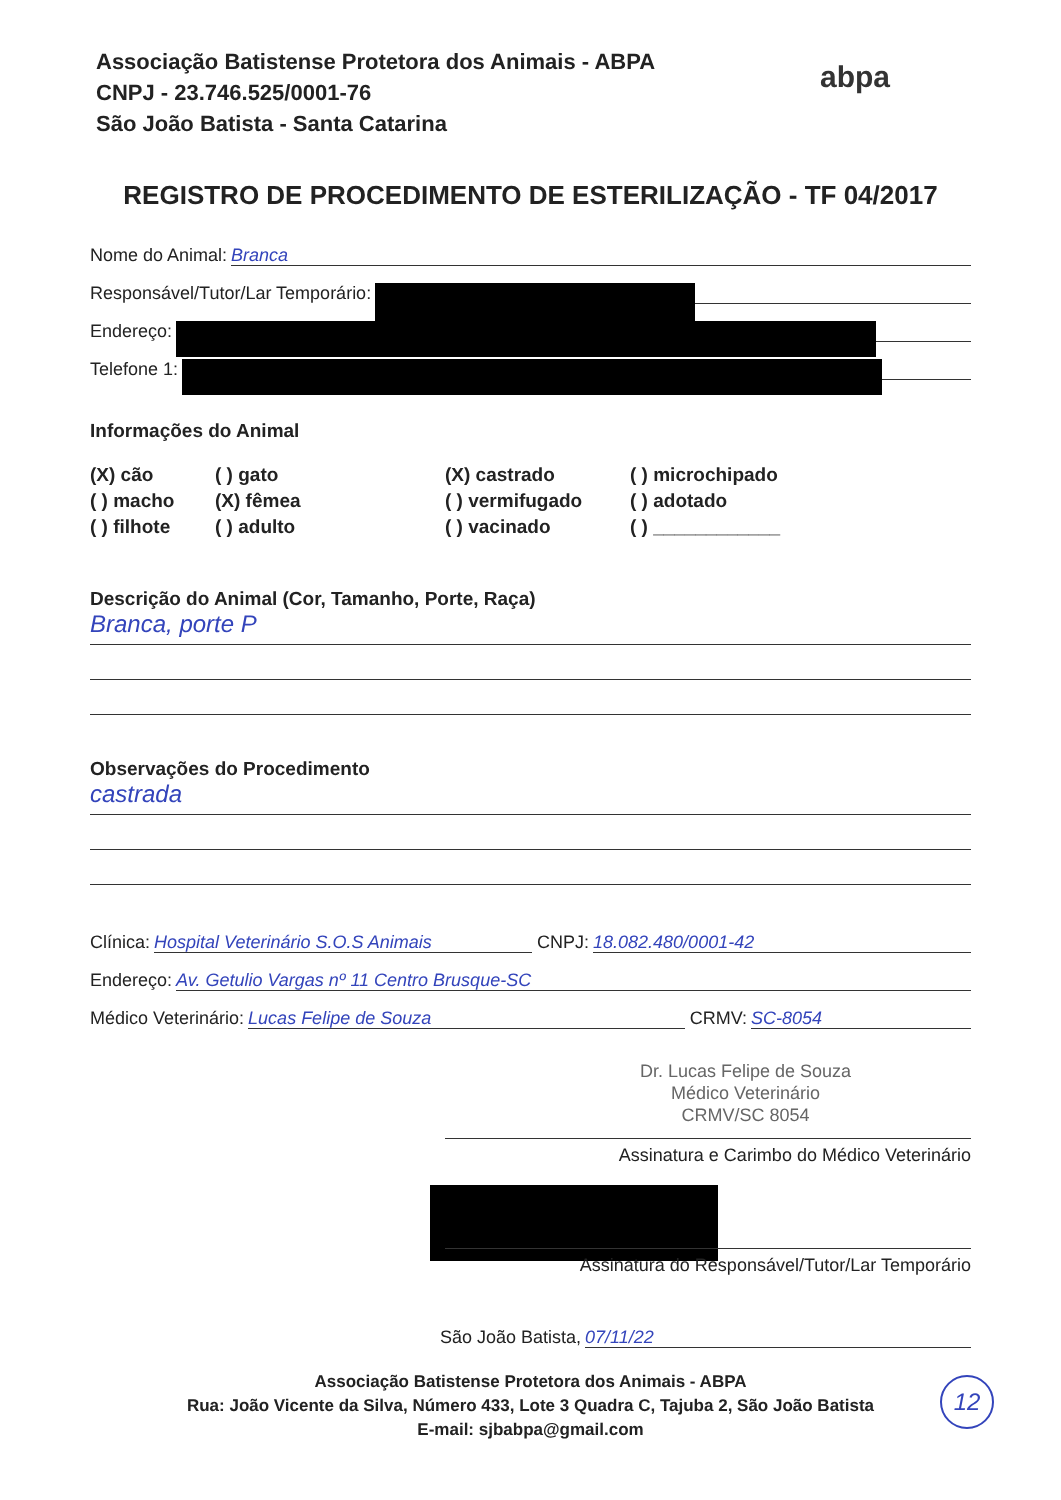Associação Batistense Protetora dos Animais - ABPA
CNPJ - 23.746.525/0001-76
São João Batista - Santa Catarina
abpa
REGISTRO DE PROCEDIMENTO DE ESTERILIZAÇÃO - TF 04/2017
Nome do Animal: Branca
Responsável/Tutor/Lar Temporário:
Endereço:
Telefone 1:
Informações do Animal
(X) cão
( ) gato
(X) castrado
( ) microchipado
( ) macho
(X) fêmea
( ) vermifugado
( ) adotado
( ) filhote
( ) adulto
( ) vacinado
( ) ____________
Descrição do Animal (Cor, Tamanho, Porte, Raça)
Branca, porte P
Observações do Procedimento
castrada
Clínica: Hospital Veterinário S.O.S Animais CNPJ: 18.082.480/0001-42
Endereço: Av. Getulio Vargas nº 11 Centro Brusque-SC
Médico Veterinário: Lucas Felipe de Souza CRMV: SC-8054
Dr. Lucas Felipe de Souza
Médico Veterinário
CRMV/SC 8054
Assinatura e Carimbo do Médico Veterinário
Assinatura do Responsável/Tutor/Lar Temporário
São João Batista, 07/11/22
Associação Batistense Protetora dos Animais - ABPA
Rua: João Vicente da Silva, Número 433, Lote 3 Quadra C, Tajuba 2, São João Batista
E-mail: sjbabpa@gmail.com
12